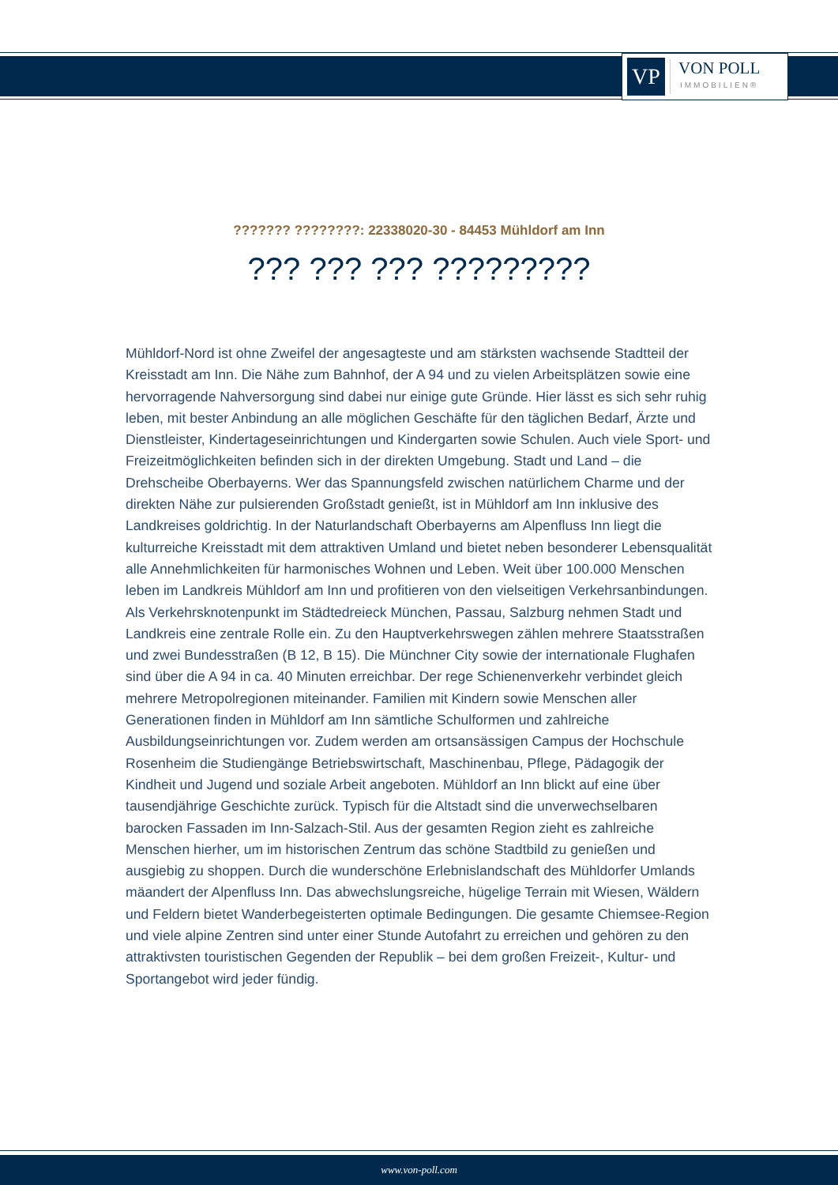VP
VON POLL
IMMOBILIEN®
??????? ????????: 22338020-30 - 84453 Mühldorf am Inn
??? ??? ??? ?????????
Mühldorf-Nord ist ohne Zweifel der angesagteste und am stärksten wachsende Stadtteil der Kreisstadt am Inn. Die Nähe zum Bahnhof, der A 94 und zu vielen Arbeitsplätzen sowie eine hervorragende Nahversorgung sind dabei nur einige gute Gründe. Hier lässt es sich sehr ruhig leben, mit bester Anbindung an alle möglichen Geschäfte für den täglichen Bedarf, Ärzte und Dienstleister, Kindertageseinrichtungen und Kindergarten sowie Schulen. Auch viele Sport- und Freizeitmöglichkeiten befinden sich in der direkten Umgebung. Stadt und Land – die Drehscheibe Oberbayerns. Wer das Spannungsfeld zwischen natürlichem Charme und der direkten Nähe zur pulsierenden Großstadt genießt, ist in Mühldorf am Inn inklusive des Landkreises goldrichtig. In der Naturlandschaft Oberbayerns am Alpenfluss Inn liegt die kulturreiche Kreisstadt mit dem attraktiven Umland und bietet neben besonderer Lebensqualität alle Annehmlichkeiten für harmonisches Wohnen und Leben. Weit über 100.000 Menschen leben im Landkreis Mühldorf am Inn und profitieren von den vielseitigen Verkehrsanbindungen. Als Verkehrsknotenpunkt im Städtedreieck München, Passau, Salzburg nehmen Stadt und Landkreis eine zentrale Rolle ein. Zu den Hauptverkehrswegen zählen mehrere Staatsstraßen und zwei Bundesstraßen (B 12, B 15). Die Münchner City sowie der internationale Flughafen sind über die A 94 in ca. 40 Minuten erreichbar. Der rege Schienenverkehr verbindet gleich mehrere Metropolregionen miteinander. Familien mit Kindern sowie Menschen aller Generationen finden in Mühldorf am Inn sämtliche Schulformen und zahlreiche Ausbildungseinrichtungen vor. Zudem werden am ortsansässigen Campus der Hochschule Rosenheim die Studiengänge Betriebswirtschaft, Maschinenbau, Pflege, Pädagogik der Kindheit und Jugend und soziale Arbeit angeboten. Mühldorf an Inn blickt auf eine über tausendjährige Geschichte zurück. Typisch für die Altstadt sind die unverwechselbaren barocken Fassaden im Inn-Salzach-Stil. Aus der gesamten Region zieht es zahlreiche Menschen hierher, um im historischen Zentrum das schöne Stadtbild zu genießen und ausgiebig zu shoppen. Durch die wunderschöne Erlebnislandschaft des Mühldorfer Umlands mäandert der Alpenfluss Inn. Das abwechslungsreiche, hügelige Terrain mit Wiesen, Wäldern und Feldern bietet Wanderbegeisterten optimale Bedingungen. Die gesamte Chiemsee-Region und viele alpine Zentren sind unter einer Stunde Autofahrt zu erreichen und gehören zu den attraktivsten touristischen Gegenden der Republik – bei dem großen Freizeit-, Kultur- und Sportangebot wird jeder fündig.
www.von-poll.com